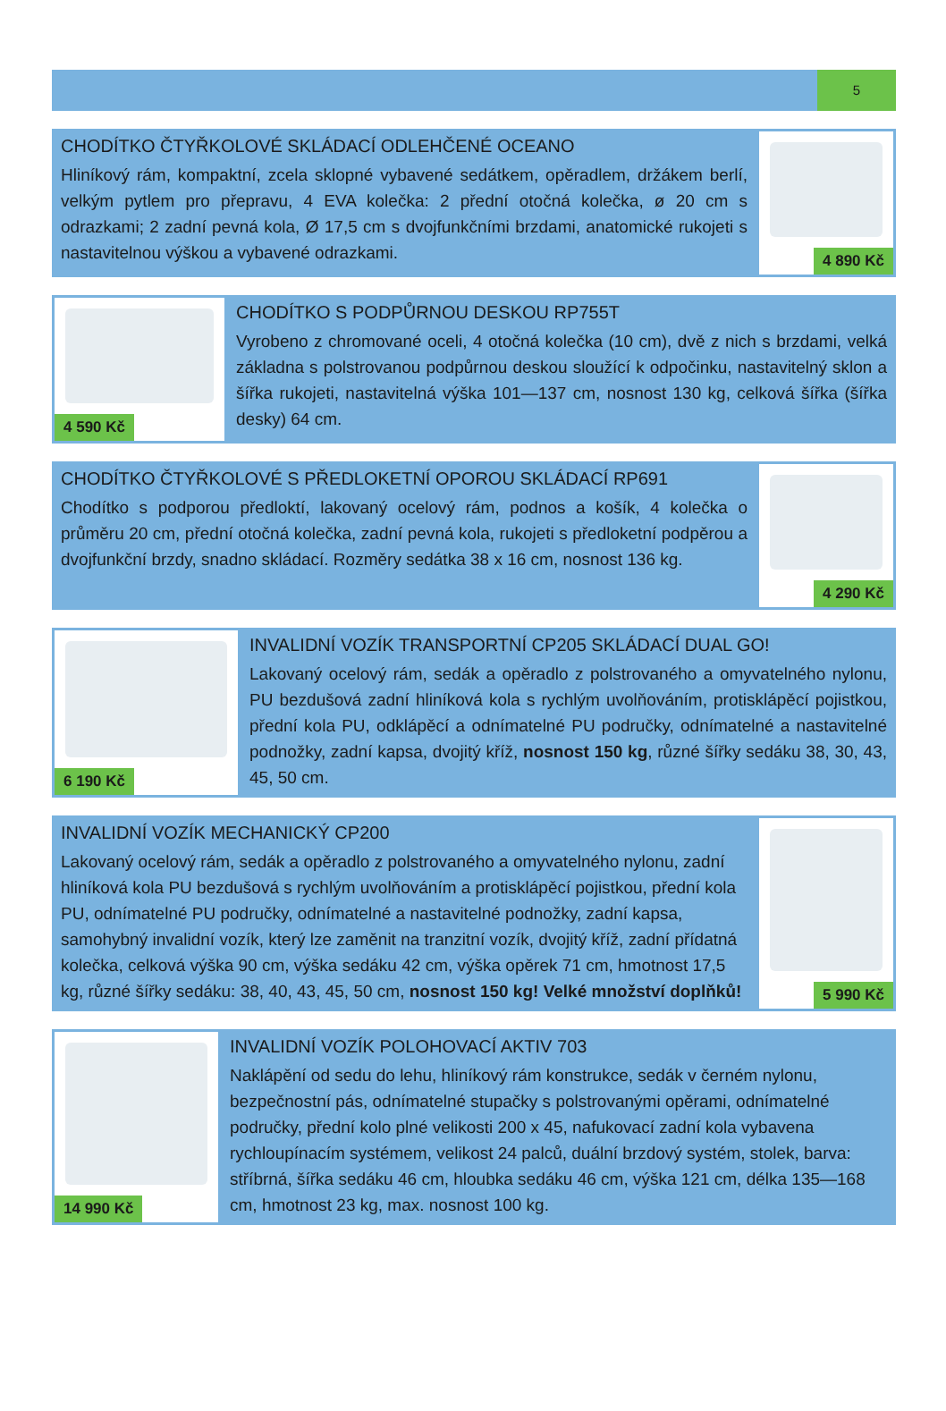5
CHODÍTKO ČTYŘKOLOVÉ SKLÁDACÍ ODLEHČENÉ OCEANO
Hliníkový rám, kompaktní, zcela sklopné vybavené sedátkem, opěradlem, držákem berlí, velkým pytlem pro přepravu, 4 EVA kolečka: 2 přední otočná kolečka, ø 20 cm s odrazkami; 2 zadní pevná kola, Ø 17,5 cm s dvojfunkčními brzdami, anatomické rukojeti s nastavitelnou výškou a vybavené odrazkami.
4 890 Kč
4 590 Kč
CHODÍTKO S PODPŮRNOU DESKOU RP755T
Vyrobeno z chromované oceli, 4 otočná kolečka (10 cm), dvě z nich s brzdami, velká základna s polstrovanou podpůrnou deskou sloužící k odpočinku, nastavitelný sklon a šířka rukojeti, nastavitelná výška 101—137 cm, nosnost 130 kg, celková šířka (šířka desky) 64 cm.
CHODÍTKO ČTYŘKOLOVÉ S PŘEDLOKETNÍ OPOROU SKLÁDACÍ RP691
Chodítko s podporou předloktí, lakovaný ocelový rám, podnos a košík, 4 kolečka o průměru 20 cm, přední otočná kolečka, zadní pevná kola, rukojeti s předloketní podpěrou a dvojfunkční brzdy, snadno skládací. Rozměry sedátka 38 x 16 cm, nosnost 136 kg.
4 290 Kč
6 190 Kč
INVALIDNÍ VOZÍK TRANSPORTNÍ CP205 SKLÁDACÍ DUAL GO!
Lakovaný ocelový rám, sedák a opěradlo z polstrovaného a omyvatelného nylonu, PU bezdušová zadní hliníková kola s rychlým uvolňováním, protisklápěcí pojistkou, přední kola PU, odklápěcí a odnímatelné PU područky, odnímatelné a nastavitelné podnožky, zadní kapsa, dvojitý kříž, nosnost 150 kg, různé šířky sedáku 38, 30, 43, 45, 50 cm.
INVALIDNÍ VOZÍK MECHANICKÝ CP200
Lakovaný ocelový rám, sedák a opěradlo z polstrovaného a omyvatelného nylonu, zadní hliníková kola PU bezdušová s rychlým uvolňováním a protisklápěcí pojistkou, přední kola PU, odnímatelné PU područky, odnímatelné a nastavitelné podnožky, zadní kapsa, samohybný invalidní vozík, který lze zaměnit na tranzitní vozík, dvojitý kříž, zadní přídatná kolečka, celková výška 90 cm, výška sedáku 42 cm, výška opěrek 71 cm, hmotnost 17,5 kg, různé šířky sedáku: 38, 40, 43, 45, 50 cm, nosnost 150 kg! Velké množství doplňků!
5 990 Kč
14 990 Kč
INVALIDNÍ VOZÍK POLOHOVACÍ AKTIV 703
Naklápění od sedu do lehu, hliníkový rám konstrukce, sedák v černém nylonu, bezpečnostní pás, odnímatelné stupačky s polstrovanými opěrami, odnímatelné područky, přední kolo plné velikosti 200 x 45, nafukovací zadní kola vybavena rychloupínacím systémem, velikost 24 palců, duální brzdový systém, stolek, barva: stříbrná, šířka sedáku 46 cm, hloubka sedáku 46 cm, výška 121 cm, délka 135—168 cm, hmotnost 23 kg, max. nosnost 100 kg.